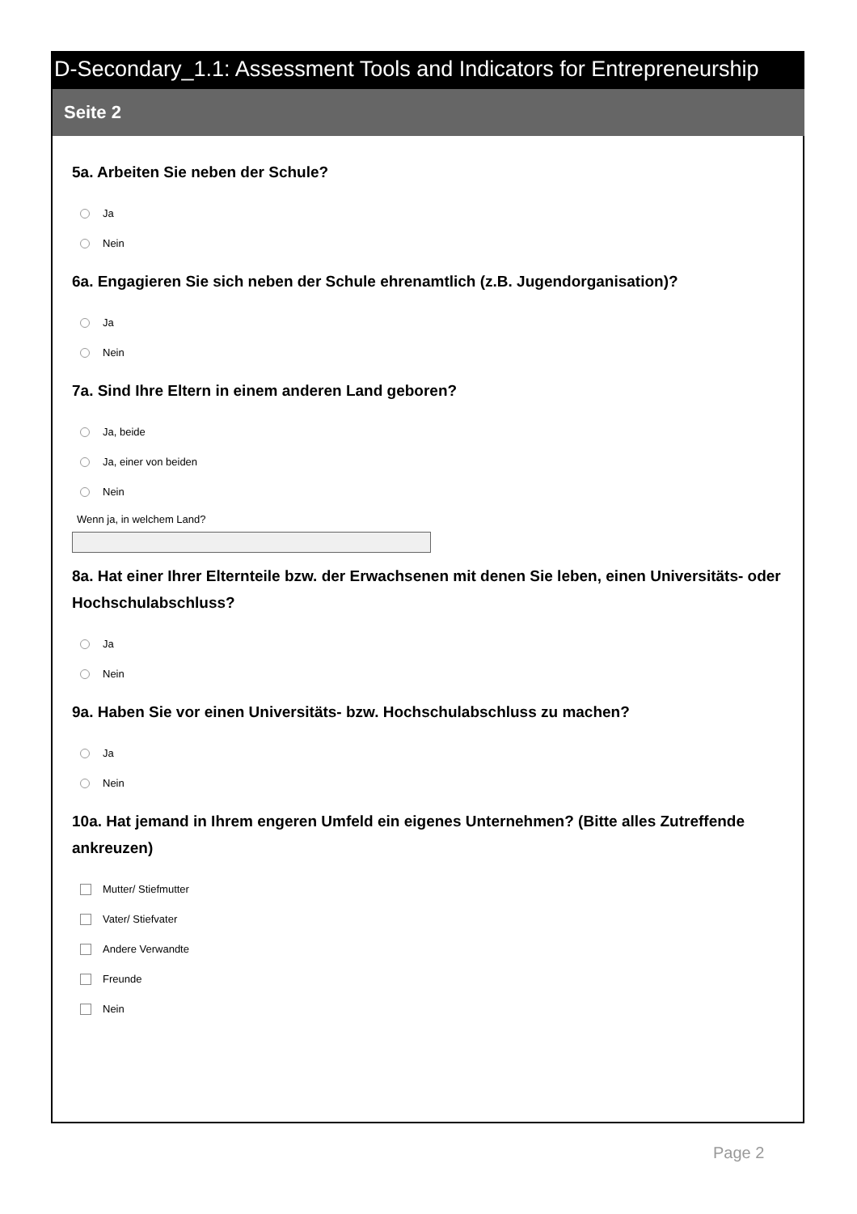D-Secondary_1.1: Assessment Tools and Indicators for Entrepreneurship
Seite 2
5a. Arbeiten Sie neben der Schule?
Ja
Nein
6a. Engagieren Sie sich neben der Schule ehrenamtlich (z.B. Jugendorganisation)?
Ja
Nein
7a. Sind Ihre Eltern in einem anderen Land geboren?
Ja, beide
Ja, einer von beiden
Nein
Wenn ja, in welchem Land?
8a. Hat einer Ihrer Elternteile bzw. der Erwachsenen mit denen Sie leben, einen Universitäts- oder Hochschulabschluss?
Ja
Nein
9a. Haben Sie vor einen Universitäts- bzw. Hochschulabschluss zu machen?
Ja
Nein
10a. Hat jemand in Ihrem engeren Umfeld ein eigenes Unternehmen? (Bitte alles Zutreffende ankreuzen)
Mutter/ Stiefmutter
Vater/ Stiefvater
Andere Verwandte
Freunde
Nein
Page 2